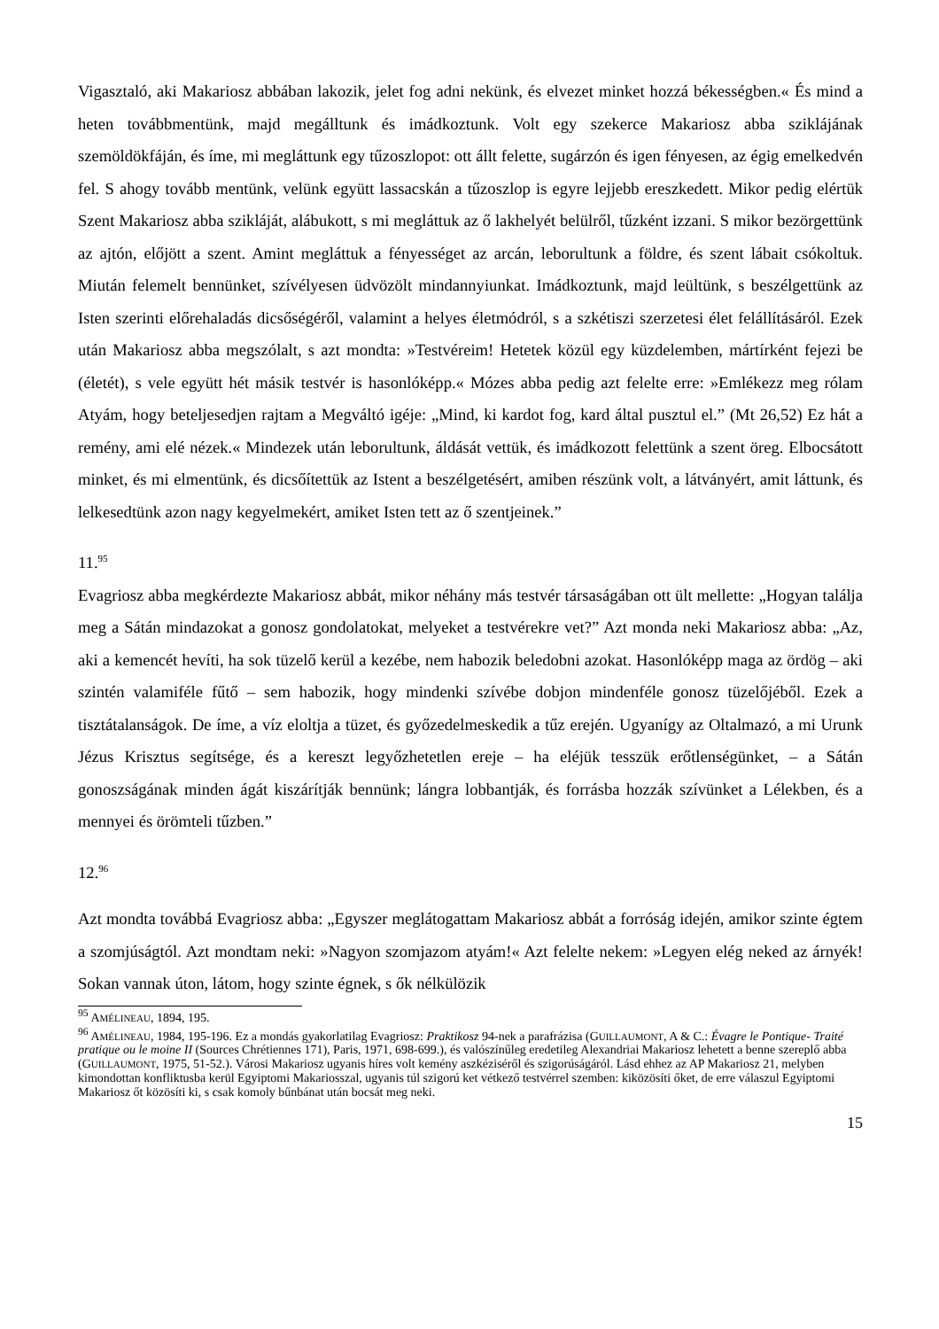Vigasztaló, aki Makariosz abbában lakozik, jelet fog adni nekünk, és elvezet minket hozzá békességben.« És mind a heten továbbmentünk, majd megálltunk és imádkoztunk. Volt egy szekerce Makariosz abba sziklájának szemöldökfáján, és íme, mi megláttunk egy tűzoszlopot: ott állt felette, sugárzón és igen fényesen, az égig emelkedvén fel. S ahogy tovább mentünk, velünk együtt lassacskán a tűzoszlop is egyre lejjebb ereszkedett. Mikor pedig elértük Szent Makariosz abba szikláját, alábukott, s mi megláttuk az ő lakhelyét belülről, tűzként izzani. S mikor bezörgettünk az ajtón, előjött a szent. Amint megláttuk a fényességet az arcán, leborultunk a földre, és szent lábait csókoltuk. Miután felemelt bennünket, szívélyesen üdvözölt mindannyiunkat. Imádkoztunk, majd leültünk, s beszélgettünk az Isten szerinti előrehaladás dicsőségéről, valamint a helyes életmódról, s a szkétiszi szerzetesi élet felállításáról. Ezek után Makariosz abba megszólalt, s azt mondta: »Testvéreim! Hetetek közül egy küzdelemben, mártírként fejezi be (életét), s vele együtt hét másik testvér is hasonlóképp.« Mózes abba pedig azt felelte erre: »Emlékezz meg rólam Atyám, hogy beteljesedjen rajtam a Megváltó igéje: „Mind, ki kardot fog, kard által pusztul el.” (Mt 26,52) Ez hát a remény, ami elé nézek.« Mindezek után leborultunk, áldását vettük, és imádkozott felettünk a szent öreg. Elbocsátott minket, és mi elmentünk, és dicsőítettük az Istent a beszélgetésért, amiben részünk volt, a látványért, amit láttunk, és lelkesedtünk azon nagy kegyelmekért, amiket Isten tett az ő szentjeinek.”
11.<sup>95</sup>
Evagriosz abba megkérdezte Makariosz abbát, mikor néhány más testvér társaságában ott ült mellette: „Hogyan találja meg a Sátán mindazokat a gonosz gondolatokat, melyeket a testvérekre vet?” Azt monda neki Makariosz abba: „Az, aki a kemencét hevíti, ha sok tüzelő kerül a kezébe, nem habozik beledobni azokat. Hasonlóképp maga az ördög – aki szintén valamiféle fűtő – sem habozik, hogy mindenki szívébe dobjon mindenféle gonosz tüzelőjéből. Ezek a tisztátalanságok. De íme, a víz eloltja a tüzet, és győzedelmeskedik a tűz erején. Ugyanígy az Oltalmazó, a mi Urunk Jézus Krisztus segítsége, és a kereszt legyőzhetetlen ereje – ha eléjük tesszük erőtlenségünket, – a Sátán gonoszságának minden ágát kiszárítják bennünk; lángra lobbantják, és forrásba hozzák szívünket a Lélekben, és a mennyei és örömteli tűzben.”
12.<sup>96</sup>
Azt mondta továbbá Evagriosz abba: „Egyszer meglátogattam Makariosz abbát a forróság idején, amikor szinte égtem a szomjúságtól. Azt mondtam neki: »Nagyon szomjazom atyám!« Azt felelte nekem: »Legyen elég neked az árnyék! Sokan vannak úton, látom, hogy szinte égnek, s ők nélkülözik
<sup>95</sup> AMÉLINEAU, 1894, 195.
<sup>96</sup> AMÉLINEAU, 1984, 195-196. Ez a mondás gyakorlatilag Evagriosz: Praktikosz 94-nek a parafrázisa (GUILLAUMONT, A & C.: Évagre le Pontique- Traité pratique ou le moine II (Sources Chrétiennes 171), Paris, 1971, 698-699.), és valószínűleg eredetileg Alexandriai Makariosz lehetett a benne szereplő abba (GUILLAUMONT, 1975, 51-52.). Városi Makariosz ugyanis híres volt kemény aszkéziséről és szigorúságáról. Lásd ehhez az AP Makariosz 21, melyben kimondottan konfliktusba kerül Egyiptomi Makariosszal, ugyanis túl szigorú ket vétkező testvérrel szemben: kiközösíti őket, de erre válaszul Egyiptomi Makariosz őt közösíti ki, s csak komoly bűnbánat után bocsát meg neki.
15